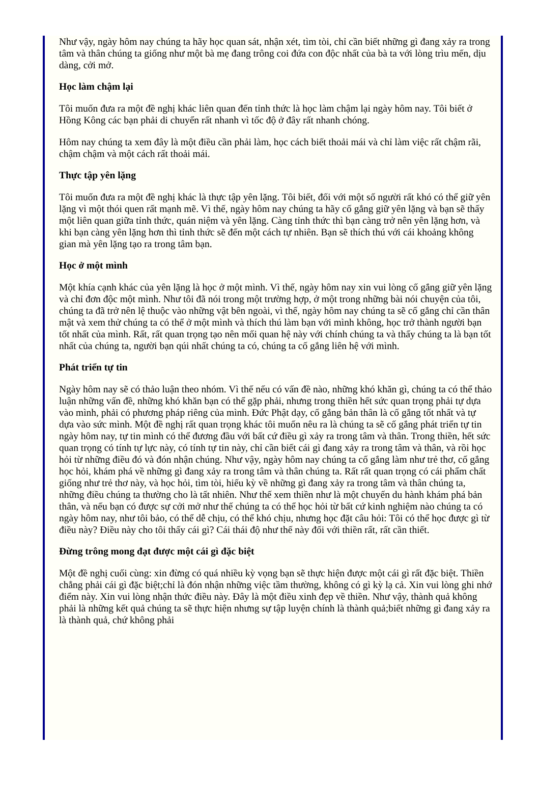Như vậy, ngày hôm nay chúng ta hãy học quan sát, nhận xét, tìm tòi, chỉ cần biết những gì đang xảy ra trong tâm và thân chúng ta giống như một bà mẹ đang trông coi đứa con độc nhất của bà ta với lòng trìu mến, dịu dàng, cởi mở.
Học làm chậm lại
Tôi muốn đưa ra một đề nghị khác liên quan đến tỉnh thức là học làm chậm lại ngày hôm nay. Tôi biết ở Hồng Kông các bạn phải di chuyển rất nhanh vì tốc độ ở đây rất nhanh chóng.
Hôm nay chúng ta xem đây là một điều cần phải làm, học cách biết thoải mái và chỉ làm việc rất chậm rãi, chậm chậm và một cách rất thoải mái.
Thực tập yên lặng
Tôi muốn đưa ra một đề nghị khác là thực tập yên lặng. Tôi biết, đối với một số người rất khó có thể giữ yên lặng vì một thói quen rất mạnh mẽ. Vì thế, ngày hôm nay chúng ta hãy cố gắng giữ yên lặng và bạn sẽ thấy một liên quan giữa tỉnh thức, quán niệm và yên lặng. Càng tỉnh thức thì bạn càng trở nên yên lặng hơn, và khi bạn càng yên lặng hơn thì tỉnh thức sẽ đến một cách tự nhiên. Bạn sẽ thích thú với cái khoảng không gian mà yên lặng tạo ra trong tâm bạn.
Học ở một mình
Một khía cạnh khác của yên lặng là học ở một mình. Vì thế, ngày hôm nay xin vui lòng cố gắng giữ yên lặng và chỉ đơn độc một mình. Như tôi đã nói trong một trường hợp, ở một trong những bài nói chuyện của tôi, chúng ta đã trở nên lệ thuộc vào những vật bên ngoài, vì thế, ngày hôm nay chúng ta sẽ cố gắng chỉ cần thân mật và xem thử chúng ta có thể ở một mình và thích thú làm bạn với mình không, học trở thành người bạn tốt nhất của mình. Rất, rất quan trọng tạo nên mối quan hệ này với chính chúng ta và thấy chúng ta là bạn tốt nhất của chúng ta, người bạn qúi nhất chúng ta có, chúng ta cố gắng liên hệ với mình.
Phát triển tự tin
Ngày hôm nay sẽ có thảo luận theo nhóm. Vì thế nếu có vấn đề nào, những khó khăn gì, chúng ta có thể thảo luận những vấn đề, những khó khăn bạn có thể gặp phải, nhưng trong thiền hết sức quan trọng phải tự dựa vào mình, phải có phương pháp riêng của mình. Đức Phật dạy, cố gắng bản thân là cố gắng tốt nhất và tự dựa vào sức mình. Một đề nghị rất quan trọng khác tôi muốn nêu ra là chúng ta sẽ cố gắng phát triển tự tin ngày hôm nay, tự tin mình có thể đương đầu với bất cứ điều gì xảy ra trong tâm và thân. Trong thiền, hết sức quan trọng có tính tự lực này, có tính tự tin này, chỉ cần biết cái gì đang xảy ra trong tâm và thân, và rồi học hỏi từ những điều đó và đón nhận chúng. Như vậy, ngày hôm nay chúng ta cố gắng làm như trẻ thơ, cố gắng học hỏi, khám phá về những gì đang xảy ra trong tâm và thân chúng ta. Rất rất quan trọng có cái phẩm chất giống như trẻ thơ này, và học hỏi, tìm tòi, hiếu kỳ về những gì đang xảy ra trong tâm và thân chúng ta, những điều chúng ta thường cho là tất nhiên. Như thế xem thiền như là một chuyến du hành khám phá bản thân, và nếu bạn có được sự cởi mở như thế chúng ta có thể học hỏi từ bất cứ kinh nghiệm nào chúng ta có ngày hôm nay, như tôi bảo, có thể dễ chịu, có thể khó chịu, nhưng học đặt câu hỏi: Tôi có thể học được gì từ điều này? Điều này cho tôi thấy cái gì? Cái thái độ như thế này đối với thiền rất, rất cần thiết.
Đừng trông mong đạt được một cái gì đặc biệt
Một đề nghị cuối cùng: xin đừng có quá nhiều kỳ vọng bạn sẽ thực hiện được một cái gì rất đặc biệt. Thiền chẳng phải cái gì đặc biệt;chỉ là đón nhận những việc tầm thường, không có gì kỳ lạ cả. Xin vui lòng ghi nhớ điểm này. Xin vui lòng nhận thức điều này. Đây là một điều xinh đẹp về thiền. Như vậy, thành quả không phải là những kết quả chúng ta sẽ thực hiện nhưng sự tập luyện chính là thành quả;biết những gì đang xảy ra là thành quả, chứ không phải